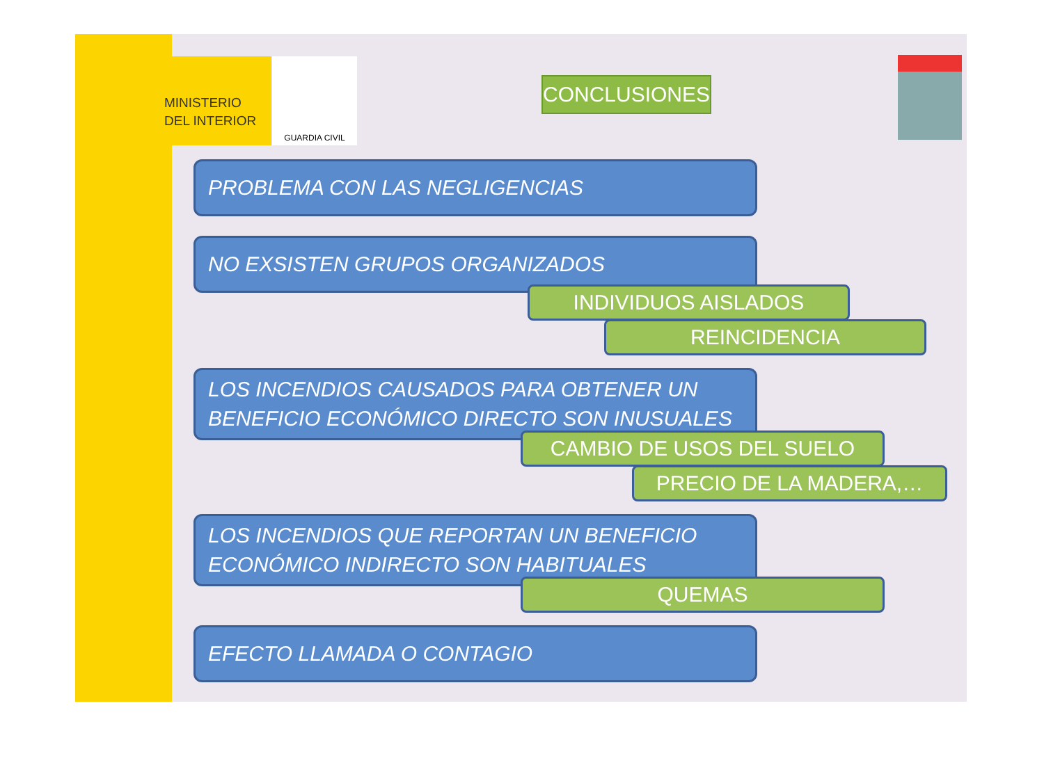MINISTERIO
DEL INTERIOR
GUARDIA CIVIL
CONCLUSIONES
PROBLEMA CON LAS NEGLIGENCIAS
NO EXSISTEN GRUPOS ORGANIZADOS
INDIVIDUOS AISLADOS
REINCIDENCIA
LOS INCENDIOS CAUSADOS PARA OBTENER UN BENEFICIO ECONÓMICO DIRECTO SON INUSUALES
CAMBIO DE USOS DEL SUELO
PRECIO DE LA MADERA,…
LOS INCENDIOS QUE REPORTAN UN BENEFICIO ECONÓMICO INDIRECTO SON HABITUALES
QUEMAS
EFECTO LLAMADA O CONTAGIO